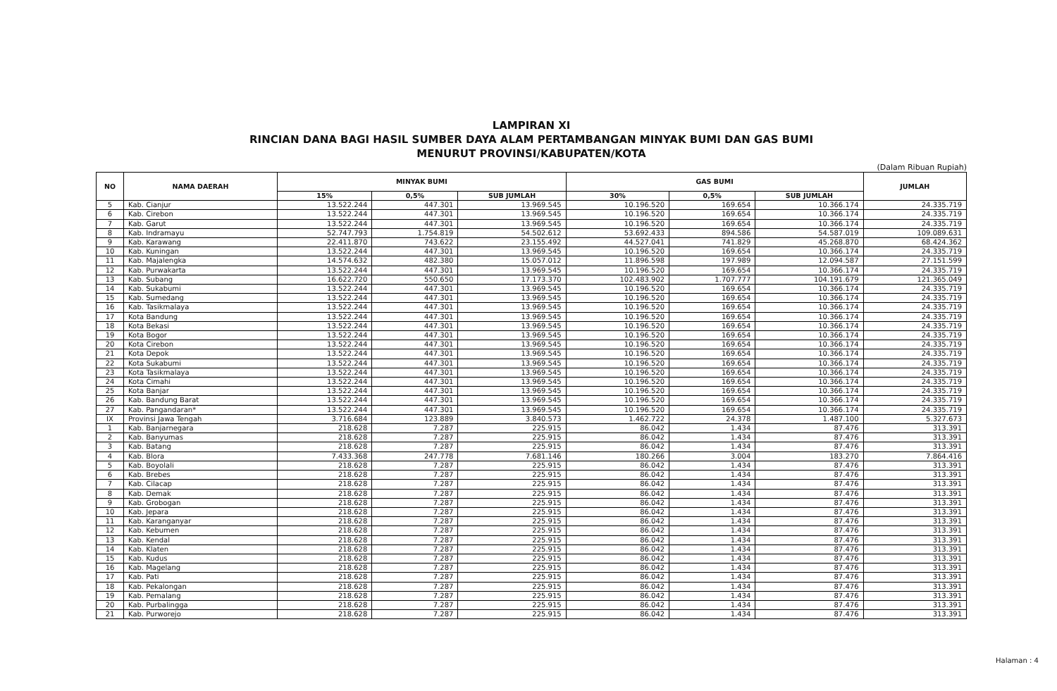LAMPIRAN XI
RINCIAN DANA BAGI HASIL SUMBER DAYA ALAM PERTAMBANGAN MINYAK BUMI DAN GAS BUMI
MENURUT PROVINSI/KABUPATEN/KOTA
(Dalam Ribuan Rupiah)
| NO | NAMA DAERAH | MINYAK BUMI | | | GAS BUMI | | | JUMLAH |
| --- | --- | --- | --- | --- | --- | --- | --- | --- |
| | | 15% | 0,5% | SUB JUMLAH | 30% | 0,5% | SUB JUMLAH | |
| 5 | Kab. Cianjur | 13.522.244 | 447.301 | 13.969.545 | 10.196.520 | 169.654 | 10.366.174 | 24.335.719 |
| 6 | Kab. Cirebon | 13.522.244 | 447.301 | 13.969.545 | 10.196.520 | 169.654 | 10.366.174 | 24.335.719 |
| 7 | Kab. Garut | 13.522.244 | 447.301 | 13.969.545 | 10.196.520 | 169.654 | 10.366.174 | 24.335.719 |
| 8 | Kab. Indramayu | 52.747.793 | 1.754.819 | 54.502.612 | 53.692.433 | 894.586 | 54.587.019 | 109.089.631 |
| 9 | Kab. Karawang | 22.411.870 | 743.622 | 23.155.492 | 44.527.041 | 741.829 | 45.268.870 | 68.424.362 |
| 10 | Kab. Kuningan | 13.522.244 | 447.301 | 13.969.545 | 10.196.520 | 169.654 | 10.366.174 | 24.335.719 |
| 11 | Kab. Majalengka | 14.574.632 | 482.380 | 15.057.012 | 11.896.598 | 197.989 | 12.094.587 | 27.151.599 |
| 12 | Kab. Purwakarta | 13.522.244 | 447.301 | 13.969.545 | 10.196.520 | 169.654 | 10.366.174 | 24.335.719 |
| 13 | Kab. Subang | 16.622.720 | 550.650 | 17.173.370 | 102.483.902 | 1.707.777 | 104.191.679 | 121.365.049 |
| 14 | Kab. Sukabumi | 13.522.244 | 447.301 | 13.969.545 | 10.196.520 | 169.654 | 10.366.174 | 24.335.719 |
| 15 | Kab. Sumedang | 13.522.244 | 447.301 | 13.969.545 | 10.196.520 | 169.654 | 10.366.174 | 24.335.719 |
| 16 | Kab. Tasikmalaya | 13.522.244 | 447.301 | 13.969.545 | 10.196.520 | 169.654 | 10.366.174 | 24.335.719 |
| 17 | Kota Bandung | 13.522.244 | 447.301 | 13.969.545 | 10.196.520 | 169.654 | 10.366.174 | 24.335.719 |
| 18 | Kota Bekasi | 13.522.244 | 447.301 | 13.969.545 | 10.196.520 | 169.654 | 10.366.174 | 24.335.719 |
| 19 | Kota Bogor | 13.522.244 | 447.301 | 13.969.545 | 10.196.520 | 169.654 | 10.366.174 | 24.335.719 |
| 20 | Kota Cirebon | 13.522.244 | 447.301 | 13.969.545 | 10.196.520 | 169.654 | 10.366.174 | 24.335.719 |
| 21 | Kota Depok | 13.522.244 | 447.301 | 13.969.545 | 10.196.520 | 169.654 | 10.366.174 | 24.335.719 |
| 22 | Kota Sukabumi | 13.522.244 | 447.301 | 13.969.545 | 10.196.520 | 169.654 | 10.366.174 | 24.335.719 |
| 23 | Kota Tasikmalaya | 13.522.244 | 447.301 | 13.969.545 | 10.196.520 | 169.654 | 10.366.174 | 24.335.719 |
| 24 | Kota Cimahi | 13.522.244 | 447.301 | 13.969.545 | 10.196.520 | 169.654 | 10.366.174 | 24.335.719 |
| 25 | Kota Banjar | 13.522.244 | 447.301 | 13.969.545 | 10.196.520 | 169.654 | 10.366.174 | 24.335.719 |
| 26 | Kab. Bandung Barat | 13.522.244 | 447.301 | 13.969.545 | 10.196.520 | 169.654 | 10.366.174 | 24.335.719 |
| 27 | Kab. Pangandaran* | 13.522.244 | 447.301 | 13.969.545 | 10.196.520 | 169.654 | 10.366.174 | 24.335.719 |
| IX | Provinsi Jawa Tengah | 3.716.684 | 123.889 | 3.840.573 | 1.462.722 | 24.378 | 1.487.100 | 5.327.673 |
| 1 | Kab. Banjarnegara | 218.628 | 7.287 | 225.915 | 86.042 | 1.434 | 87.476 | 313.391 |
| 2 | Kab. Banyumas | 218.628 | 7.287 | 225.915 | 86.042 | 1.434 | 87.476 | 313.391 |
| 3 | Kab. Batang | 218.628 | 7.287 | 225.915 | 86.042 | 1.434 | 87.476 | 313.391 |
| 4 | Kab. Blora | 7.433.368 | 247.778 | 7.681.146 | 180.266 | 3.004 | 183.270 | 7.864.416 |
| 5 | Kab. Boyolali | 218.628 | 7.287 | 225.915 | 86.042 | 1.434 | 87.476 | 313.391 |
| 6 | Kab. Brebes | 218.628 | 7.287 | 225.915 | 86.042 | 1.434 | 87.476 | 313.391 |
| 7 | Kab. Cilacap | 218.628 | 7.287 | 225.915 | 86.042 | 1.434 | 87.476 | 313.391 |
| 8 | Kab. Demak | 218.628 | 7.287 | 225.915 | 86.042 | 1.434 | 87.476 | 313.391 |
| 9 | Kab. Grobogan | 218.628 | 7.287 | 225.915 | 86.042 | 1.434 | 87.476 | 313.391 |
| 10 | Kab. Jepara | 218.628 | 7.287 | 225.915 | 86.042 | 1.434 | 87.476 | 313.391 |
| 11 | Kab. Karanganyar | 218.628 | 7.287 | 225.915 | 86.042 | 1.434 | 87.476 | 313.391 |
| 12 | Kab. Kebumen | 218.628 | 7.287 | 225.915 | 86.042 | 1.434 | 87.476 | 313.391 |
| 13 | Kab. Kendal | 218.628 | 7.287 | 225.915 | 86.042 | 1.434 | 87.476 | 313.391 |
| 14 | Kab. Klaten | 218.628 | 7.287 | 225.915 | 86.042 | 1.434 | 87.476 | 313.391 |
| 15 | Kab. Kudus | 218.628 | 7.287 | 225.915 | 86.042 | 1.434 | 87.476 | 313.391 |
| 16 | Kab. Magelang | 218.628 | 7.287 | 225.915 | 86.042 | 1.434 | 87.476 | 313.391 |
| 17 | Kab. Pati | 218.628 | 7.287 | 225.915 | 86.042 | 1.434 | 87.476 | 313.391 |
| 18 | Kab. Pekalongan | 218.628 | 7.287 | 225.915 | 86.042 | 1.434 | 87.476 | 313.391 |
| 19 | Kab. Pemalang | 218.628 | 7.287 | 225.915 | 86.042 | 1.434 | 87.476 | 313.391 |
| 20 | Kab. Purbalingga | 218.628 | 7.287 | 225.915 | 86.042 | 1.434 | 87.476 | 313.391 |
| 21 | Kab. Purworejo | 218.628 | 7.287 | 225.915 | 86.042 | 1.434 | 87.476 | 313.391 |
Halaman : 4